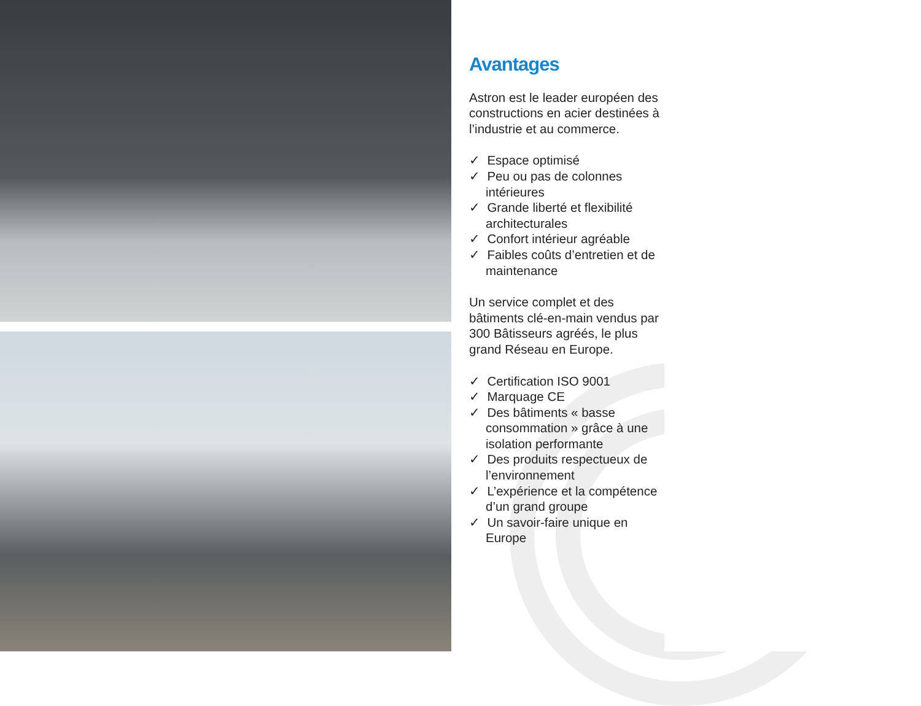Avantages
Astron est le leader européen des constructions en acier destinées à l’industrie et au commerce.
✓ Espace optimisé
✓ Peu ou pas de colonnes intérieures
✓ Grande liberté et flexibilité architecturales
✓ Confort intérieur agréable
✓ Faibles coûts d’entretien et de maintenance
Un service complet et des bâtiments clé-en-main vendus par 300 Bâtisseurs agréés, le plus grand Réseau en Europe.
✓ Certification ISO 9001
✓ Marquage CE
✓ Des bâtiments « basse consommation » grâce à une isolation performante
✓ Des produits respectueux de l’environnement
✓ L’expérience et la compétence d’un grand groupe
✓ Un savoir-faire unique en Europe